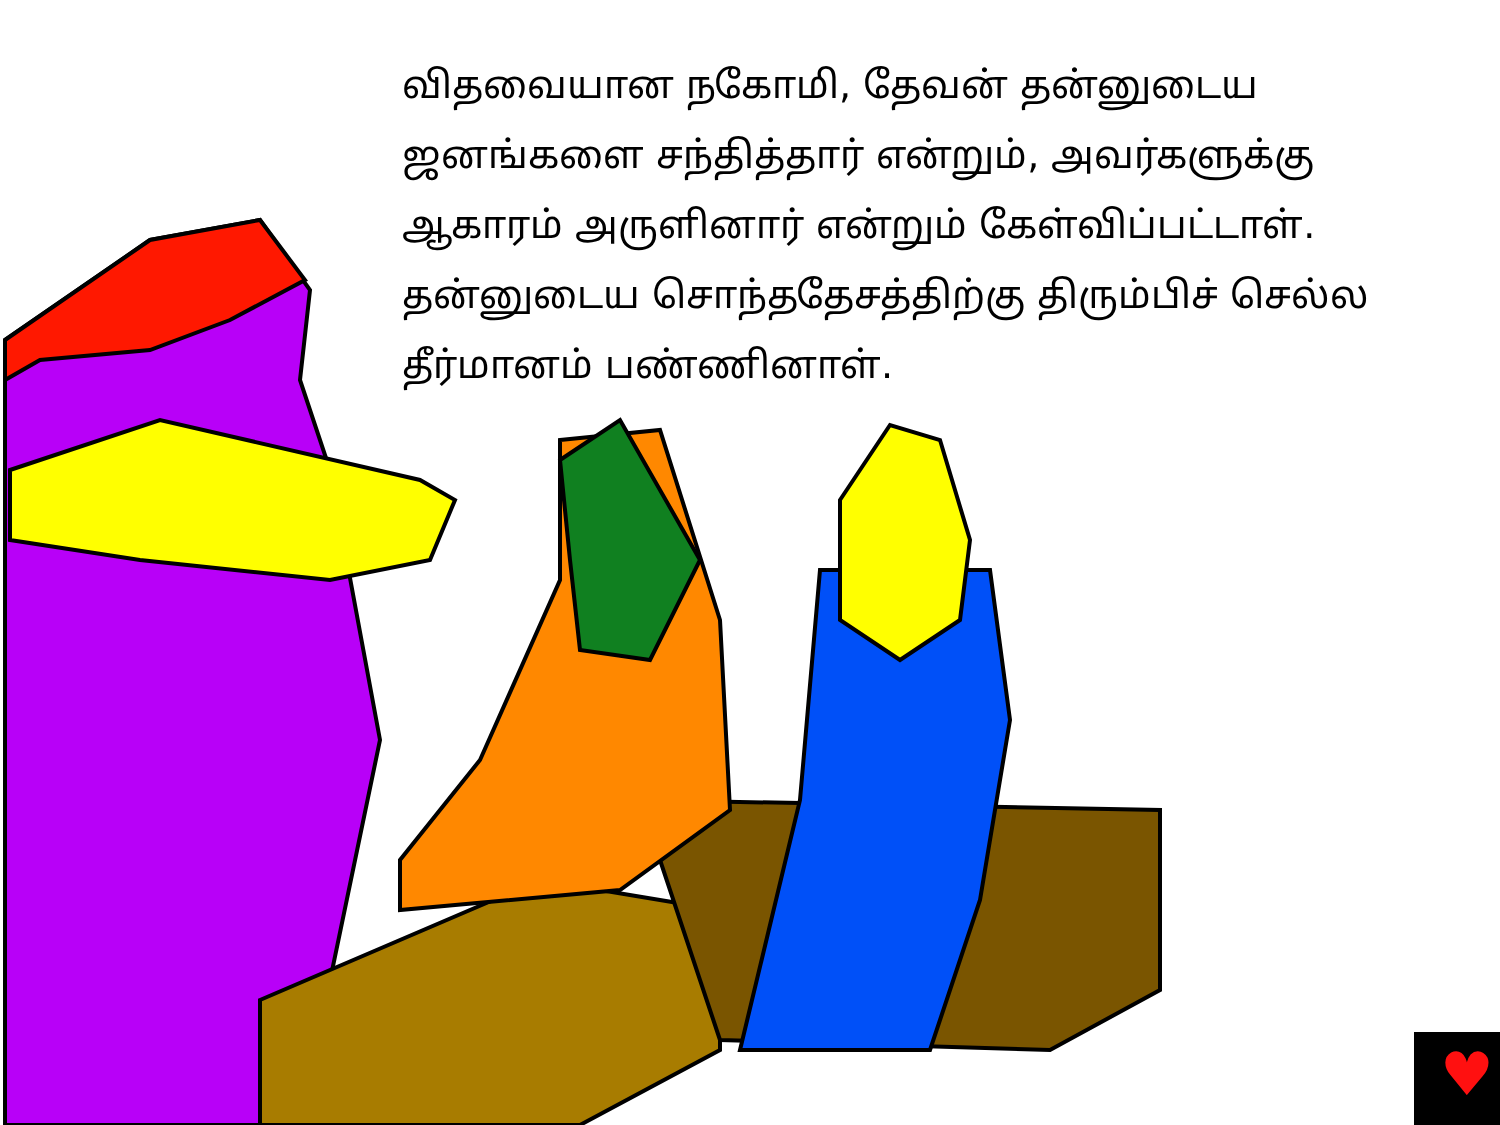♥
விதவையான நகோமி, தேவன் தன்னுடைய ஜனங்களை சந்தித்தார் என்றும், அவர்களுக்கு ஆகாரம் அருளினார் என்றும் கேள்விப்பட்டாள். தன்னுடைய சொந்ததேசத்திற்கு திரும்பிச் செல்ல தீர்மானம் பண்ணினாள்.